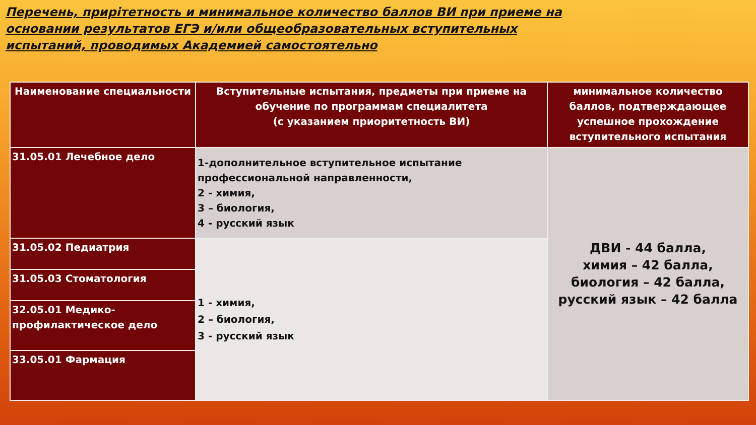Перечень, прирітетность и минимальное количество баллов ВИ при приеме на основании результатов ЕГЭ и/или общеобразовательных вступительных испытаний, проводимых Академией самостоятельно
| Наименование специальности | Вступительные испытания, предметы при приеме на обучение по программам специалитета (с указанием приоритетность ВИ) | минимальное количество баллов, подтверждающее успешное прохождение вступительного испытания |
| --- | --- | --- |
| 31.05.01 Лечебное дело | 1-дополнительное вступительное испытание профессиональной направленности, 2 - химия, 3 – биология, 4 - русский язык | ДВИ - 44 балла, химия – 42 балла, биология – 42 балла, русский язык – 42 балла |
| 31.05.02 Педиатрия | 1 - химия, 2 – биология, 3 - русский язык | |
| 31.05.03 Стоматология | | |
| 32.05.01 Медико-профилактическое дело | | |
| 33.05.01 Фармация | | |